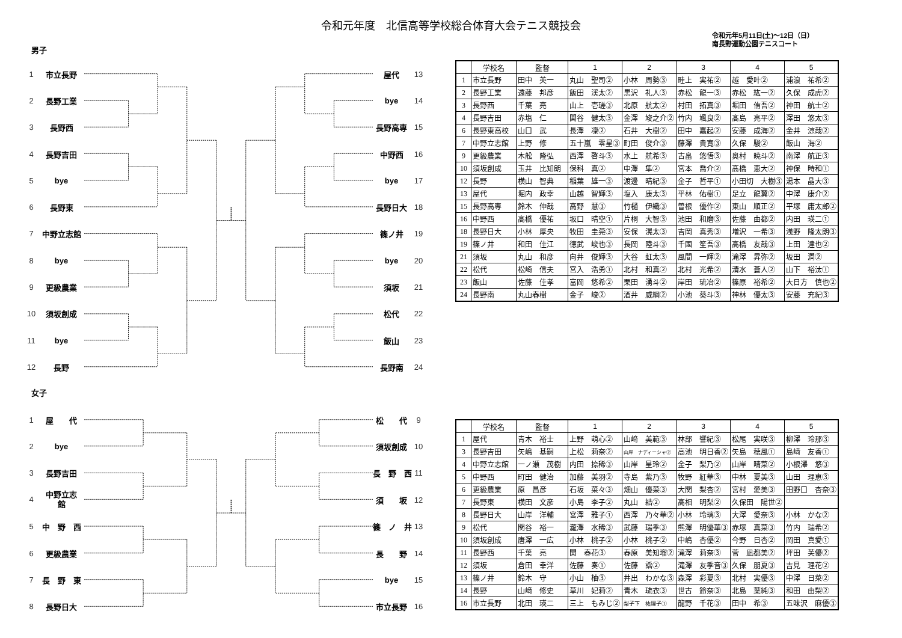令和元年度　北信高等学校総合体育大会テニス競技会
男子
令和元年5月11日(土)～12日（日）
南長野運動公園テニスコート
1 市立長野
2 長野工業
3 長野西
4 長野吉田
5 bye
6 長野東
7 中野立志館
8 bye
9 更級農業
10 須坂創成
11 bye
12 長野
屋代 13
bye 14
長野高専 15
中野西 16
bye 17
長野日大 18
篠ノ井 19
bye 20
須坂 21
松代 22
飯山 23
長野南 24
| | 学校名 | 監督 | 1 | 2 | 3 | 4 | 5 |
| --- | --- | --- | --- | --- | --- | --- | --- |
| 1 | 市立長野 | 田中 英一 | 丸山 聖司② | 小林 周勢③ | 畦上 実祐② | 越 愛叶② | 浦浪 祐希② |
| 2 | 長野工業 | 遠藤 邦彦 | 飯田 渓太② | 黒沢 礼人③ | 赤松 龍一③ | 赤松 紘一② | 久保 成虎② |
| 3 | 長野西 | 千葉 亮 | 山上 壱瑳③ | 北原 航太② | 村田 拓真③ | 堀田 侑吾② | 神田 航士② |
| 4 | 長野吉田 | 赤塩 仁 | 関谷 健太③ | 金澤 竣之介② | 竹内 颯良② | 髙島 亮平② | 澤田 悠太③ |
| 6 | 長野東高校 | 山口 武 | 長澤 凜② | 石井 大樹② | 田中 嘉起② | 安藤 成海② | 金井 涼哉② |
| 7 | 中野立志館 | 上野 修 | 五十嵐 零星③ | 町田 俊介③ | 藤澤 貴寛③ | 久保 駿② | 飯山 海② |
| 9 | 更級農業 | 木舩 隆弘 | 西澤 啓斗③ | 水上 航希③ | 古畠 悠悟③ | 奥村 暁斗② | 南澤 航正③ |
| 10 | 須坂創成 | 玉井 比知朗 | 保科 真② | 中澤 隼② | 宮本 喬介② | 髙橋 恵大② | 神保 時和① |
| 12 | 長野 | 横山 智典 | 稲葉 雄一③ | 渡邊 晴紀③ | 金子 哲平① | 小田切 大樹③ | 湯本 晶大③ |
| 13 | 屋代 | 堀内 政幸 | 山越 智輝③ | 塩入 康太③ | 平林 佑樹① | 足立 龍翼② | 中澤 康介② |
| 15 | 長野高専 | 鈴木 伸哉 | 高野 慧③ | 竹樋 伊織③ | 曽根 優作② | 東山 順正② | 平塚 庸太郎② |
| 16 | 中野西 | 高橋 優祐 | 坂口 晴空① | 片桐 大智③ | 池田 和磨③ | 佐藤 由都② | 内田 瑛二① |
| 18 | 長野日大 | 小林 厚央 | 牧田 圭莞③ | 安保 滉太③ | 吉岡 真秀③ | 増沢 一希③ | 浅野 隆太朗③ |
| 19 | 篠ノ井 | 和田 佳江 | 徳武 峻也③ | 長岡 陸斗③ | 千國 笙吾③ | 高橋 友哉③ | 上田 達也② |
| 21 | 須坂 | 丸山 和彦 | 向井 俊輝③ | 大谷 虹太③ | 風間 一輝② | 滝澤 昇弥② | 坂田 潤② |
| 22 | 松代 | 松崎 信夫 | 宮入 浩勇① | 北村 和真② | 北村 光希② | 清水 蒼人② | 山下 裕汰① |
| 23 | 飯山 | 佐藤 佳孝 | 富岡 悠希② | 栗田 湧斗② | 岸田 琉冶② | 篠原 裕希② | 大日方 慎也② |
| 24 | 長野南 | 丸山春樹 | 金子 峻② | 酒井 威綱② | 小池 葵斗③ | 神林 優太③ | 安藤 充紀③ |
女子
1 屋　　代
2 bye
3 長野吉田
4 中野立志
館
5 中　野　西
6 更級農業
7 長　野　東
8 長野日大
松　　代 9
須坂創成 10
長　野　西 11
須　　坂 12
篠　ノ　井 13
長　　野 14
bye 15
市立長野 16
| | 学校名 | 監督 | 1 | 2 | 3 | 4 | 5 |
| --- | --- | --- | --- | --- | --- | --- | --- |
| 1 | 屋代 | 青木 裕士 | 上野 萌心② | 山﨑 美範③ | 林部 響紀③ | 松尾 実咲③ | 柳澤 玲那③ |
| 3 | 長野吉田 | 矢嶋 基嗣 | 上松 莉奈② | 山岸 ナディーシャ② | 高池 明日香② | 矢島 穂風① | 島﨑 友香① |
| 4 | 中野立志館 | 一ノ瀬 茂樹 | 内田 捺稀③ | 山岸 星玲② | 金子 梨乃② | 山岸 晴菜② | 小根澤 悠③ |
| 5 | 中野西 | 町田 健治 | 加藤 美羽② | 寺島 紫乃③ | 牧野 紅華③ | 中林 夏美③ | 山田 理恵③ |
| 6 | 更級農業 | 原 昌彦 | 石坂 菜々③ | 畑山 優菜③ | 大関 梨杏② | 宮村 愛美③ | 田野口 杏奈③ |
| 7 | 長野東 | 横田 文彦 | 小島 李子② | 丸山 結② | 高相 明梨② | 久保田 陽世② | |
| 8 | 長野日大 | 山岸 洋輔 | 宮澤 雅子① | 西澤 乃々華② | 小林 玲璃③ | 大澤 愛奈③ | 小林 かな② |
| 9 | 松代 | 関谷 裕一 | 瀧澤 水稀③ | 武藤 瑞季③ | 熊澤 明優華③ | 赤塚 真菜③ | 竹内 瑞希② |
| 10 | 須坂創成 | 唐澤 一広 | 小林 桃子② | 小林 桃子② | 中嶋 杏優② | 今野 日杏② | 岡田 真愛① |
| 11 | 長野西 | 千葉 亮 | 関 春花③ | 春原 美知瑠② | 滝澤 莉奈③ | 菅 凪都美② | 坪田 芙優② |
| 12 | 須坂 | 倉田 幸洋 | 佐藤 奏① | 佐藤 謡② | 滝澤 友季音③ | 久保 朋夏③ | 吉見 理花② |
| 13 | 篠ノ井 | 鈴木 守 | 小山 柚③ | 井出 わかな③ | 森澤 彩夏③ | 北村 実優③ | 中澤 日菜② |
| 14 | 長野 | 山﨑 修史 | 草川 妃莉② | 青木 琉衣③ | 世古 鈴奈③ | 北島 葉純③ | 和田 由梨② |
| 16 | 市立長野 | 北田 瑛二 | 三上 もみじ② | 梨子下 祐理子① | 龍野 千花③ | 田中 希③ | 五味沢 麻優③ |